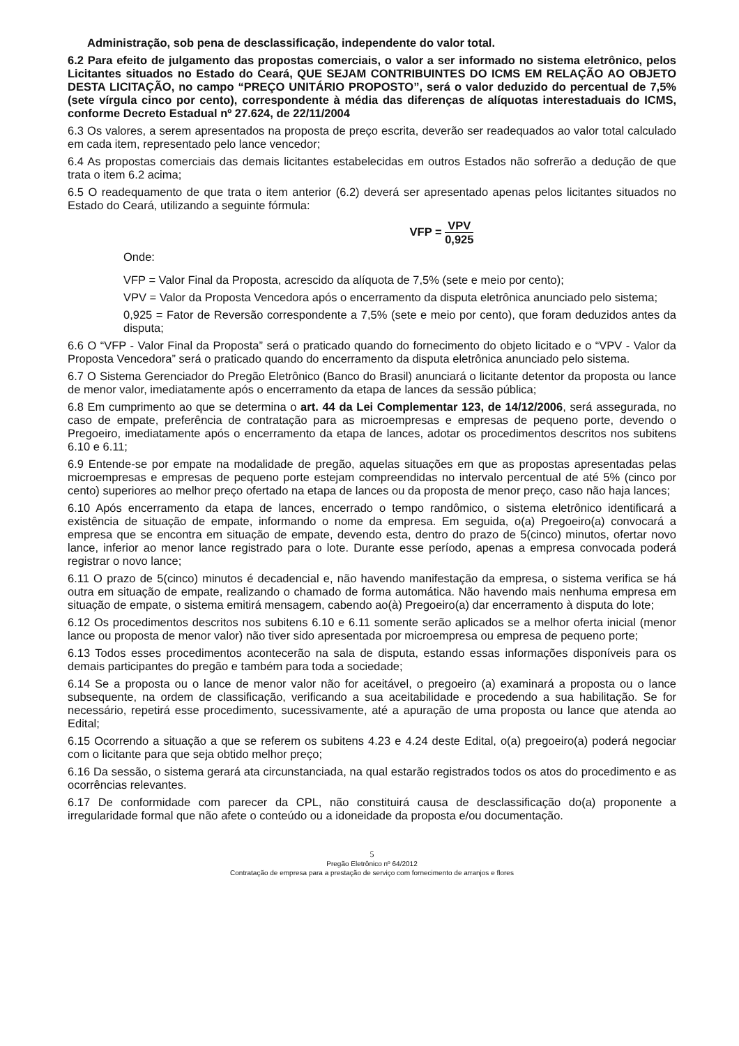Administração, sob pena de desclassificação, independente do valor total.
6.2 Para efeito de julgamento das propostas comerciais, o valor a ser informado no sistema eletrônico, pelos Licitantes situados no Estado do Ceará, QUE SEJAM CONTRIBUINTES DO ICMS EM RELAÇÃO AO OBJETO DESTA LICITAÇÃO, no campo “PREÇO UNITÁRIO PROPOSTO”, será o valor deduzido do percentual de 7,5% (sete vírgula cinco por cento), correspondente à média das diferenças de alíquotas interestaduais do ICMS, conforme Decreto Estadual nº 27.624, de 22/11/2004
6.3 Os valores, a serem apresentados na proposta de preço escrita, deverão ser readequados ao valor total calculado em cada item, representado pelo lance vencedor;
6.4 As propostas comerciais das demais licitantes estabelecidas em outros Estados não sofrerão a dedução de que trata o item 6.2 acima;
6.5 O readequamento de que trata o item anterior (6.2) deverá ser apresentado apenas pelos licitantes situados no Estado do Ceará, utilizando a seguinte fórmula:
VFP = VPV 0,925
Onde:
VFP = Valor Final da Proposta, acrescido da alíquota de 7,5% (sete e meio por cento);
VPV = Valor da Proposta Vencedora após o encerramento da disputa eletrônica anunciado pelo sistema;
0,925 = Fator de Reversão correspondente a 7,5% (sete e meio por cento), que foram deduzidos antes da disputa;
6.6 O “VFP - Valor Final da Proposta” será o praticado quando do fornecimento do objeto licitado e o “VPV - Valor da Proposta Vencedora” será o praticado quando do encerramento da disputa eletrônica anunciado pelo sistema.
6.7 O Sistema Gerenciador do Pregão Eletrônico (Banco do Brasil) anunciará o licitante detentor da proposta ou lance de menor valor, imediatamente após o encerramento da etapa de lances da sessão pública;
6.8 Em cumprimento ao que se determina o art. 44 da Lei Complementar 123, de 14/12/2006, será assegurada, no caso de empate, preferência de contratação para as microempresas e empresas de pequeno porte, devendo o Pregoeiro, imediatamente após o encerramento da etapa de lances, adotar os procedimentos descritos nos subitens 6.10 e 6.11;
6.9 Entende-se por empate na modalidade de pregão, aquelas situações em que as propostas apresentadas pelas microempresas e empresas de pequeno porte estejam compreendidas no intervalo percentual de até 5% (cinco por cento) superiores ao melhor preço ofertado na etapa de lances ou da proposta de menor preço, caso não haja lances;
6.10 Após encerramento da etapa de lances, encerrado o tempo randômico, o sistema eletrônico identificará a existência de situação de empate, informando o nome da empresa. Em seguida, o(a) Pregoeiro(a) convocará a empresa que se encontra em situação de empate, devendo esta, dentro do prazo de 5(cinco) minutos, ofertar novo lance, inferior ao menor lance registrado para o lote. Durante esse período, apenas a empresa convocada poderá registrar o novo lance;
6.11 O prazo de 5(cinco) minutos é decadencial e, não havendo manifestação da empresa, o sistema verifica se há outra em situação de empate, realizando o chamado de forma automática. Não havendo mais nenhuma empresa em situação de empate, o sistema emitirá mensagem, cabendo ao(à) Pregoeiro(a) dar encerramento à disputa do lote;
6.12 Os procedimentos descritos nos subitens 6.10 e 6.11 somente serão aplicados se a melhor oferta inicial (menor lance ou proposta de menor valor) não tiver sido apresentada por microempresa ou empresa de pequeno porte;
6.13 Todos esses procedimentos acontecerão na sala de disputa, estando essas informações disponíveis para os demais participantes do pregão e também para toda a sociedade;
6.14 Se a proposta ou o lance de menor valor não for aceitável, o pregoeiro (a) examinará a proposta ou o lance subsequente, na ordem de classificação, verificando a sua aceitabilidade e procedendo a sua habilitação. Se for necessário, repetirá esse procedimento, sucessivamente, até a apuração de uma proposta ou lance que atenda ao Edital;
6.15 Ocorrendo a situação a que se referem os subitens 4.23 e 4.24 deste Edital, o(a) pregoeiro(a) poderá negociar com o licitante para que seja obtido melhor preço;
6.16 Da sessão, o sistema gerará ata circunstanciada, na qual estarão registrados todos os atos do procedimento e as ocorrências relevantes.
6.17 De conformidade com parecer da CPL, não constituirá causa de desclassificação do(a) proponente a irregularidade formal que não afete o conteúdo ou a idoneidade da proposta e/ou documentação.
5
Pregão Eletrônico nº 64/2012
Contratação de empresa para a prestação de serviço com fornecimento de arranjos e flores